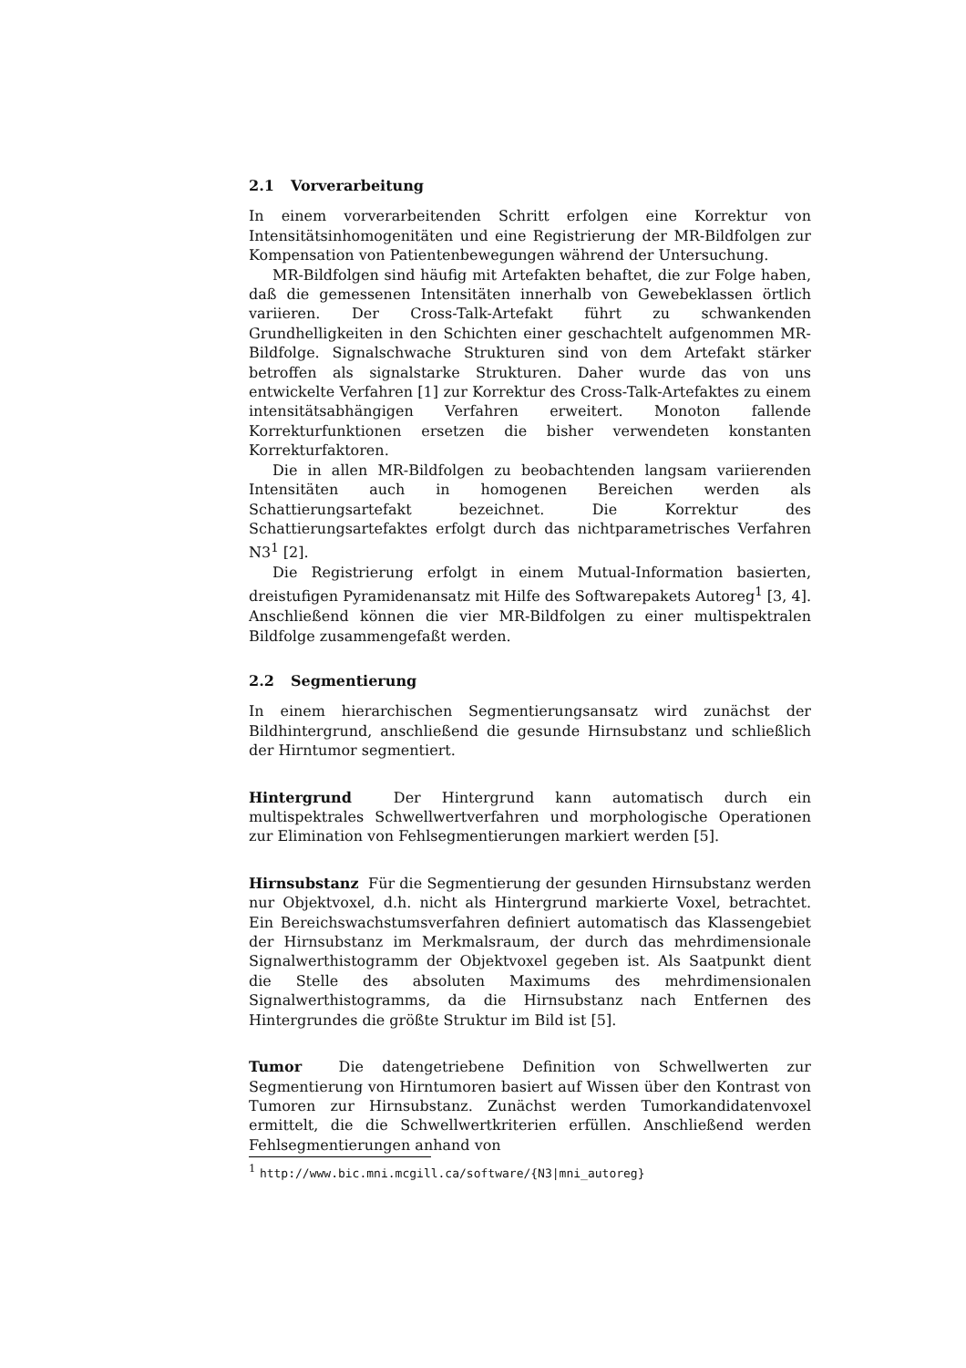2.1 Vorverarbeitung
In einem vorverarbeitenden Schritt erfolgen eine Korrektur von Intensitätsinhomogenitäten und eine Registrierung der MR-Bildfolgen zur Kompensation von Patientenbewegungen während der Untersuchung.
MR-Bildfolgen sind häufig mit Artefakten behaftet, die zur Folge haben, daß die gemessenen Intensitäten innerhalb von Gewebeklassen örtlich variieren. Der Cross-Talk-Artefakt führt zu schwankenden Grundhelligkeiten in den Schichten einer geschachtelt aufgenommen MR-Bildfolge. Signalschwache Strukturen sind von dem Artefakt stärker betroffen als signalstarke Strukturen. Daher wurde das von uns entwickelte Verfahren [1] zur Korrektur des Cross-Talk-Artefaktes zu einem intensitätsabhängigen Verfahren erweitert. Monoton fallende Korrekturfunktionen ersetzen die bisher verwendeten konstanten Korrekturfaktoren.
Die in allen MR-Bildfolgen zu beobachtenden langsam variierenden Intensitäten auch in homogenen Bereichen werden als Schattierungsartefakt bezeichnet. Die Korrektur des Schattierungsartefaktes erfolgt durch das nichtparametrisches Verfahren N3<sup>1</sup> [2].
Die Registrierung erfolgt in einem Mutual-Information basierten, dreistufigen Pyramidenansatz mit Hilfe des Softwarepakets Autoreg<sup>1</sup> [3, 4]. Anschließend können die vier MR-Bildfolgen zu einer multispektralen Bildfolge zusammengefaßt werden.
2.2 Segmentierung
In einem hierarchischen Segmentierungsansatz wird zunächst der Bildhintergrund, anschließend die gesunde Hirnsubstanz und schließlich der Hirntumor segmentiert.
Hintergrund Der Hintergrund kann automatisch durch ein multispektrales Schwellwertverfahren und morphologische Operationen zur Elimination von Fehlsegmentierungen markiert werden [5].
Hirnsubstanz Für die Segmentierung der gesunden Hirnsubstanz werden nur Objektvoxel, d.h. nicht als Hintergrund markierte Voxel, betrachtet. Ein Bereichswachstumsverfahren definiert automatisch das Klassengebiet der Hirnsubstanz im Merkmalsraum, der durch das mehrdimensionale Signalwerthistogramm der Objektvoxel gegeben ist. Als Saatpunkt dient die Stelle des absoluten Maximums des mehrdimensionalen Signalwerthistogramms, da die Hirnsubstanz nach Entfernen des Hintergrundes die größte Struktur im Bild ist [5].
Tumor Die datengetriebene Definition von Schwellwerten zur Segmentierung von Hirntumoren basiert auf Wissen über den Kontrast von Tumoren zur Hirnsubstanz. Zunächst werden Tumorkandidatenvoxel ermittelt, die die Schwellwertkriterien erfüllen. Anschließend werden Fehlsegmentierungen anhand von
<sup>1</sup> http://www.bic.mni.mcgill.ca/software/{N3|mni_autoreg}